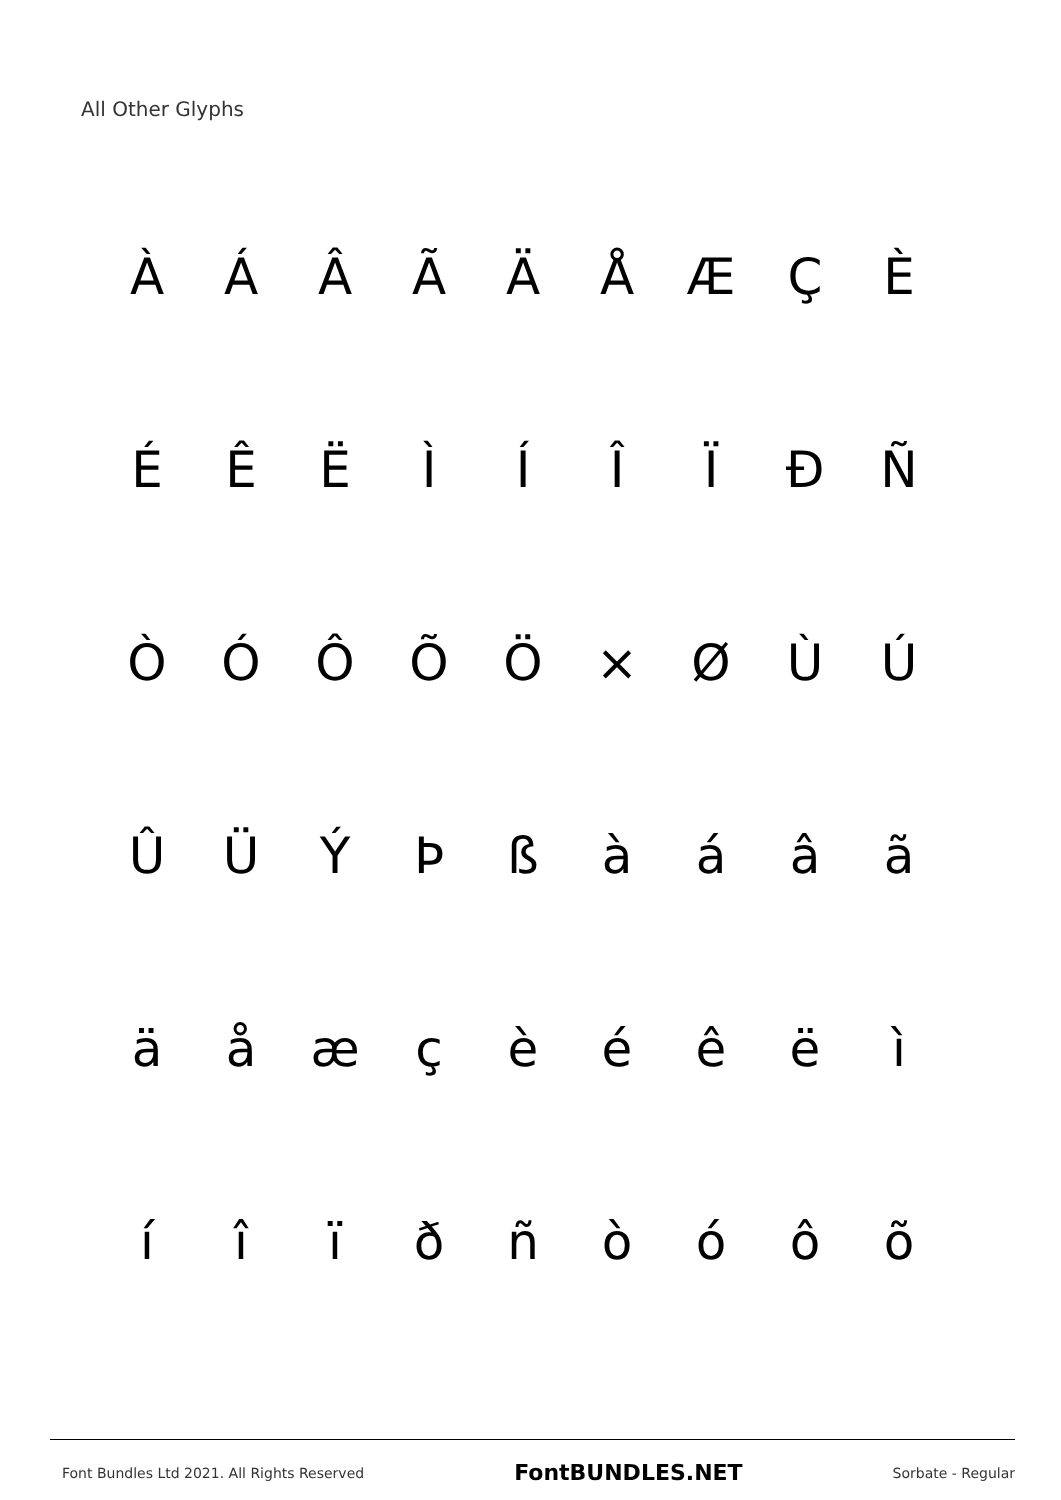All Other Glyphs
| À | Á | Â | Ã | Ä | Å | Æ | Ç | È |
| É | Ê | Ë | Ì | Í | Î | Ï | Đ | Ñ |
| Ò | Ó | Ô | Õ | Ö | × | Ø | Ù | Ú |
| Û | Ü | Ý | Þ | ß | à | á | â | ã |
| ä | å | æ | ç | è | é | ê | ë | ì |
| í | î | ï | ð | ñ | ò | ó | ô | õ |
Font Bundles Ltd 2021. All Rights Reserved FontBUNDLES.NET Sorbate - Regular